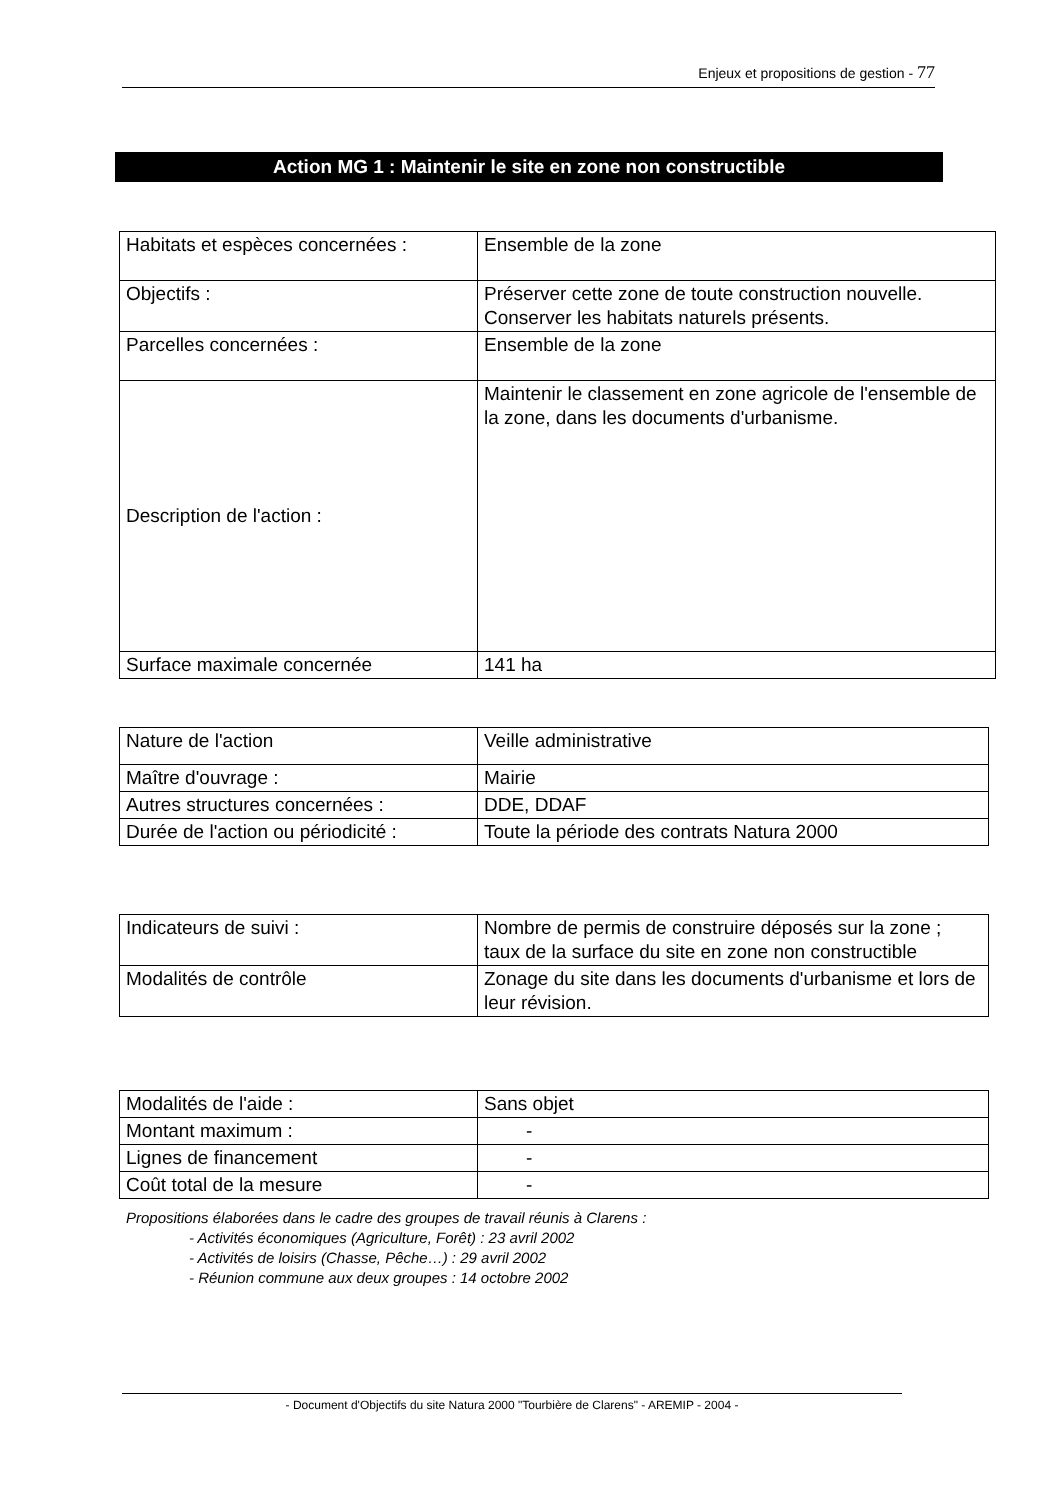Enjeux et propositions de gestion - 77
Action MG 1 : Maintenir le site en zone non constructible
| Habitats et espèces concernées : | Ensemble de la zone |
| Objectifs : | Préserver cette zone de toute construction nouvelle. Conserver les habitats naturels présents. |
| Parcelles concernées : | Ensemble de la zone |
| Description de l'action : | Maintenir le classement en zone agricole de l'ensemble de la zone, dans les documents d'urbanisme. |
| Surface maximale concernée | 141 ha |
| Nature de l'action | Veille administrative |
| Maître d'ouvrage : | Mairie |
| Autres structures concernées : | DDE, DDAF |
| Durée de l'action ou périodicité : | Toute la période des contrats Natura 2000 |
| Indicateurs de suivi : | Nombre de permis de construire déposés sur la zone ; taux de la surface du site en zone non constructible |
| Modalités de contrôle | Zonage du site dans les documents d'urbanisme et lors de leur révision. |
| Modalités de l'aide : | Sans objet |
| Montant maximum : | - |
| Lignes de financement | - |
| Coût total de la mesure | - |
Propositions élaborées dans le cadre des groupes de travail réunis à Clarens :
- Activités économiques (Agriculture, Forêt) : 23 avril 2002
- Activités de loisirs (Chasse, Pêche…) : 29 avril 2002
- Réunion commune aux deux groupes : 14 octobre 2002
- Document d'Objectifs du site Natura 2000 "Tourbière de Clarens" - AREMIP - 2004 -